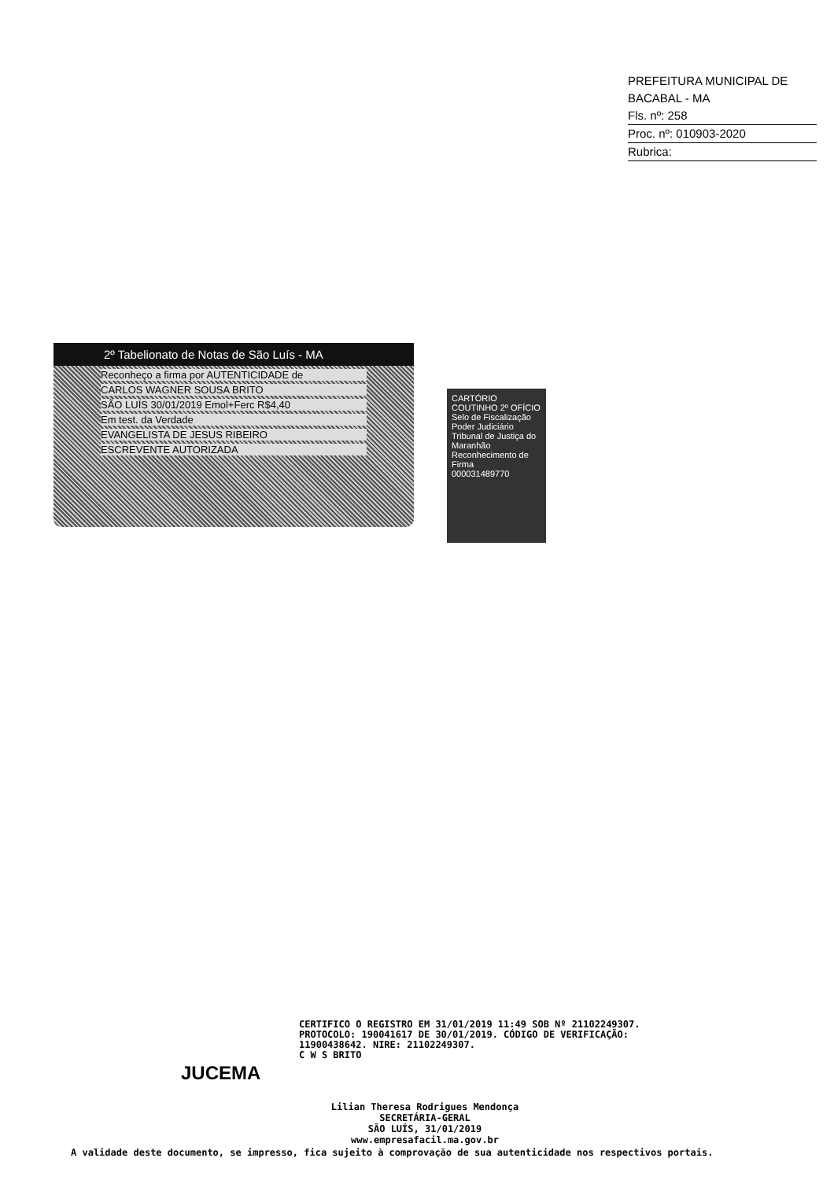PREFEITURA MUNICIPAL DE BACABAL - MA
Fls. nº: 258
Proc. nº: 010903-2020
Rubrica:
2º Tabelionato de Notas de São Luís - MA
Reconheço a firma por AUTENTICIDADE de
CARLOS WAGNER SOUSA BRITO
SÃO LUÍS 30/01/2019 Emol+Ferc R$4,40
Em test. da Verdade
EVANGELISTA DE JESUS RIBEIRO
ESCREVENTE AUTORIZADA
CARTÓRIO COUTINHO 2º OFÍCIO
Selo de Fiscalização
Poder Judiciário Tribunal de Justiça do Maranhão
Reconhecimento de Firma
000031489770
CERTIFICO O REGISTRO EM 31/01/2019 11:49 SOB Nº 21102249307.
PROTOCOLO: 190041617 DE 30/01/2019. CÓDIGO DE VERIFICAÇÃO:
11900438642. NIRE: 21102249307.
C W S BRITO
JUCEMA
Lilian Theresa Rodrigues Mendonça
SECRETÁRIA-GERAL
SÃO LUÍS, 31/01/2019
www.empresafacil.ma.gov.br
A validade deste documento, se impresso, fica sujeito à comprovação de sua autenticidade nos respectivos portais.